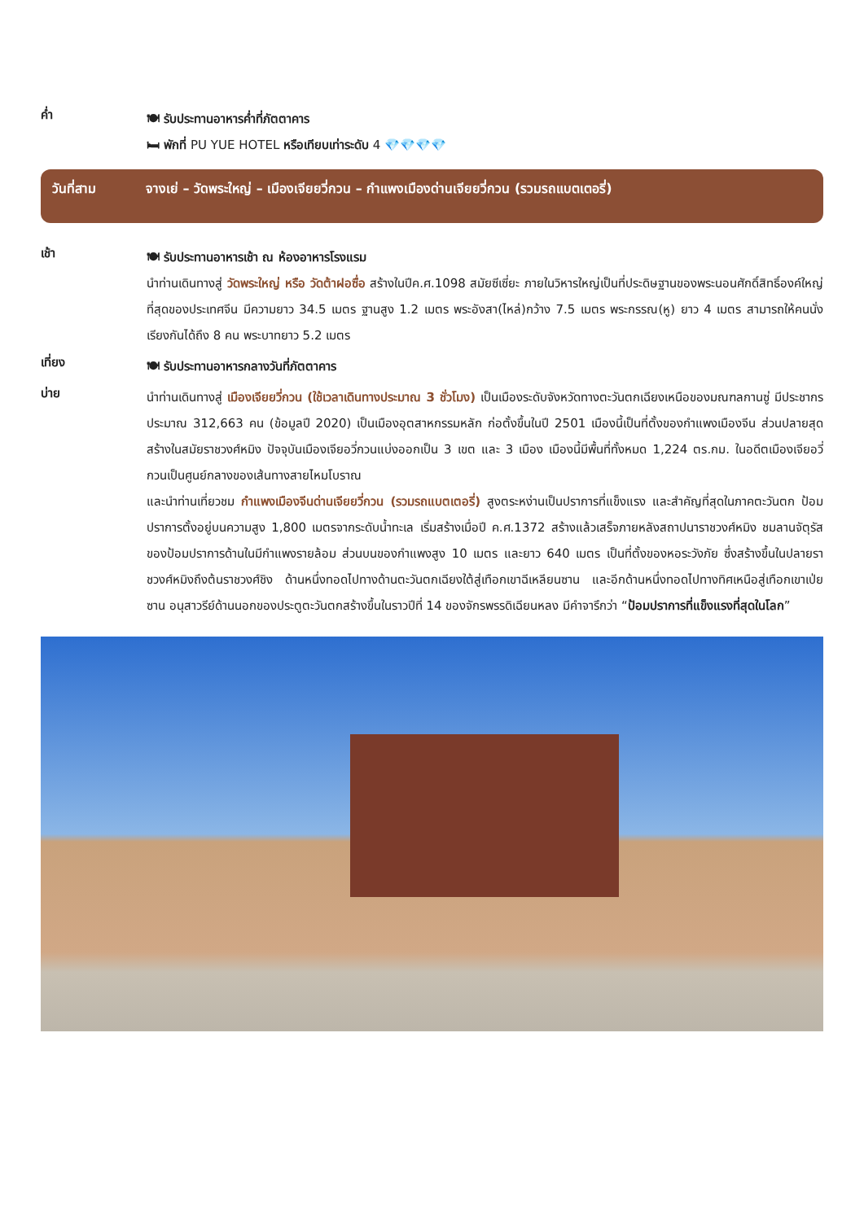ค่ำ
🍽 รับประทานอาหารค่ำที่ภัตตาคาร
🛏 พักที่ PU YUE HOTEL หรือเทียบเท่าระดับ 4 💎💎💎💎
วันที่สาม จางเย่ – วัดพระใหญ่ – เมืองเจียยวี่กวน – กำแพงเมืองด่านเจียยวี่กวน (รวมรถแบตเตอรี่)
เช้า
🍽 รับประทานอาหารเช้า ณ ห้องอาหารโรงแรม
นำท่านเดินทางสู่ วัดพระใหญ่ หรือ วัดต้าฝอซื่อ สร้างในปีค.ศ.1098 สมัยซีเซี่ยะ ภายในวิหารใหญ่เป็นที่ประดิษฐานของพระนอนศักดิ์สิทธิ์องค์ใหญ่ที่สุดของประเทศจีน มีความยาว 34.5 เมตร ฐานสูง 1.2 เมตร พระอังสา(ไหล่)กว้าง 7.5 เมตร พระกรรณ(หู) ยาว 4 เมตร สามารถให้คนนั่งเรียงกันได้ถึง 8 คน พระบาทยาว 5.2 เมตร
เที่ยง
🍽 รับประทานอาหารกลางวันที่ภัตตาคาร
บ่าย
นำท่านเดินทางสู่ เมืองเจียยวี่กวน (ใช้เวลาเดินทางประมาณ 3 ชั่วโมง) เป็นเมืองระดับจังหวัดทางตะวันตกเฉียงเหนือของมณฑลกานซู่ มีประชากรประมาณ 312,663 คน (ข้อมูลปี 2020) เป็นเมืองอุตสาหกรรมหลัก ก่อตั้งขึ้นในปี 2501 เมืองนี้เป็นที่ตั้งของกำแพงเมืองจีน ส่วนปลายสุด สร้างในสมัยราชวงศ์หมิง ปัจจุบันเมืองเจียอวี่กวนแบ่งออกเป็น 3 เขต และ 3 เมือง เมืองนี้มีพื้นที่ทั้งหมด 1,224 ตร.กม. ในอดีตเมืองเจียอวี่กวนเป็นศูนย์กลางของเส้นทางสายไหมโบราณ
และนำท่านเที่ยวชม กำแพงเมืองจีนด่านเจียยวี่กวน (รวมรถแบตเตอรี่) สูงตระหง่านเป็นปราการที่แข็งแรง และสำคัญที่สุดในภาคตะวันตก ป้อมปราการตั้งอยู่บนความสูง 1,800 เมตรจากระดับน้ำทะเล เริ่มสร้างเมื่อปี ค.ศ.1372 สร้างแล้วเสร็จภายหลังสถาปนาราชวงศ์หมิง ชมลานจัตุรัสของป้อมปราการด้านในมีกำแพงรายล้อม ส่วนบนของกำแพงสูง 10 เมตร และยาว 640 เมตร เป็นที่ตั้งของหอระวังภัย ซึ่งสร้างขึ้นในปลายราชวงศ์หมิงถึงต้นราชวงศ์ชิง ด้านหนึ่งทอดไปทางด้านตะวันตกเฉียงใต้สู่เทือกเขาฉีเหลียนซาน และอีกด้านหนึ่งทอดไปทางทิศเหนือสู่เทือกเขาเป่ยซาน อนุสาวรีย์ด้านนอกของประตูตะวันตกสร้างขึ้นในราวปีที่ 14 ของจักรพรรดิเฉียนหลง มีคำจารึกว่า “ป้อมปราการที่แข็งแรงที่สุดในโลก”